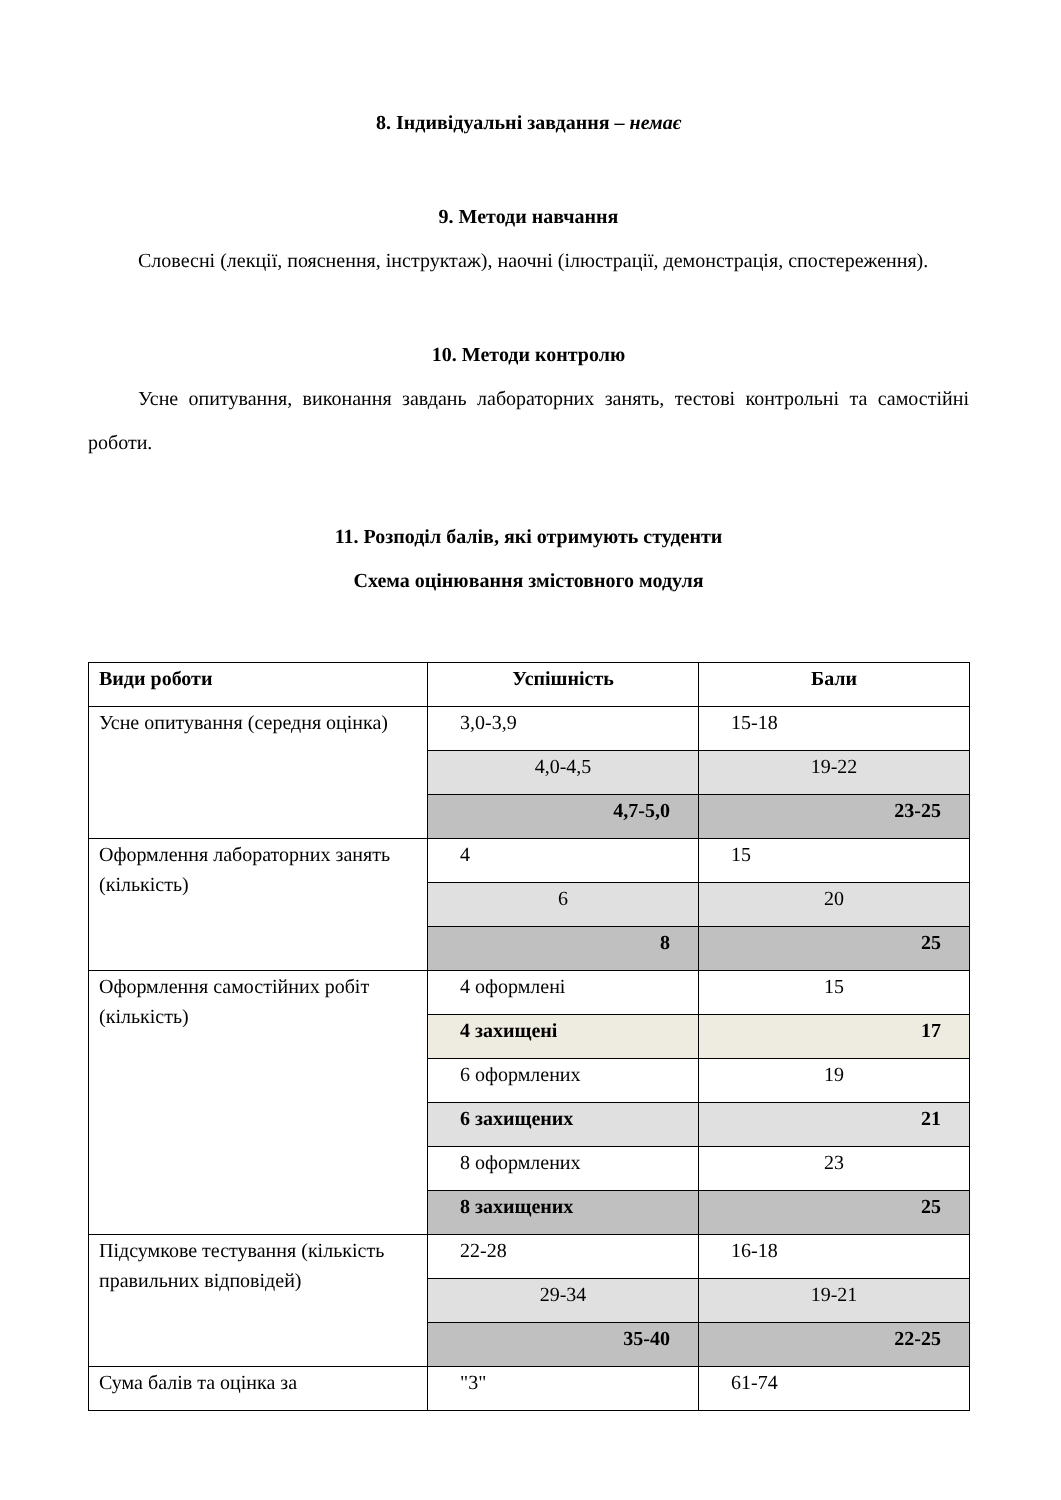8. Індивідуальні завдання – немає
9. Методи навчання
Словесні (лекції, пояснення, інструктаж), наочні (ілюстрації, демонстрація, спостереження).
10. Методи контролю
Усне опитування, виконання завдань лабораторних занять, тестові контрольні та самостійні роботи.
11. Розподіл балів, які отримують студенти
Схема оцінювання змістовного модуля
| Види роботи | Успішність | Бали |
| --- | --- | --- |
| Усне опитування (середня оцінка) | 3,0-3,9 | 15-18 |
| | 4,0-4,5 | 19-22 |
| | 4,7-5,0 | 23-25 |
| Оформлення лабораторних занять (кількість) | 4 | 15 |
| | 6 | 20 |
| | 8 | 25 |
| Оформлення самостійних робіт (кількість) | 4 оформлені | 15 |
| | 4 захищені | 17 |
| | 6 оформлених | 19 |
| | 6 захищених | 21 |
| | 8 оформлених | 23 |
| | 8 захищених | 25 |
| Підсумкове тестування (кількість правильних відповідей) | 22-28 | 16-18 |
| | 29-34 | 19-21 |
| | 35-40 | 22-25 |
| Сума балів та оцінка за | "3" | 61-74 |